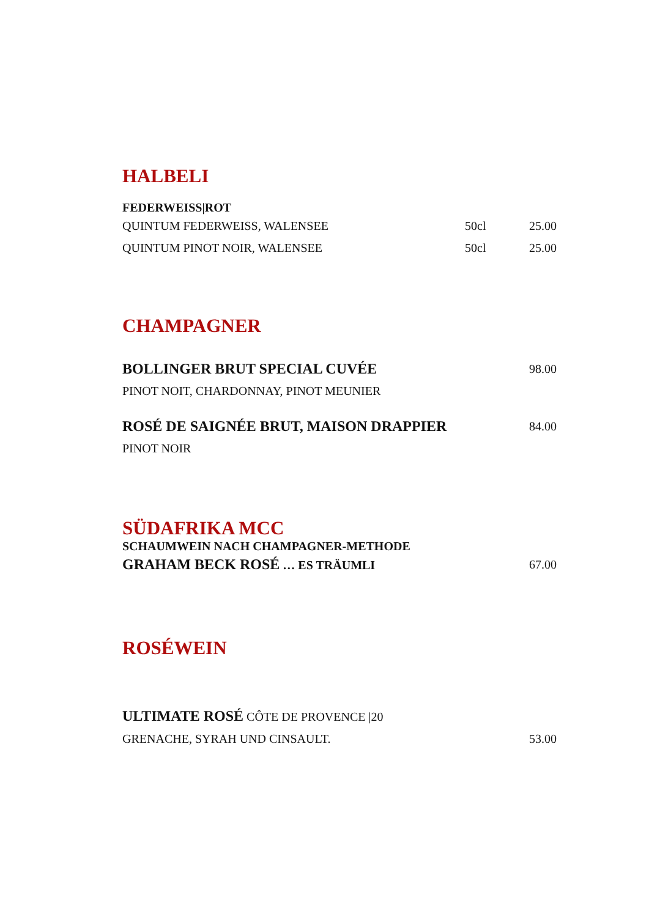HALBELI
FEDERWEISS|ROT
QUINTUM FEDERWEISS, WALENSEE 50cl 25.00
QUINTUM PINOT NOIR, WALENSEE 50cl 25.00
CHAMPAGNER
BOLLINGER BRUT SPECIAL CUVÉE 98.00
PINOT NOIT, CHARDONNAY, PINOT MEUNIER
ROSÉ DE SAIGNÉE BRUT, MAISON DRAPPIER 84.00
PINOT NOIR
SÜDAFRIKA MCC
SCHAUMWEIN NACH CHAMPAGNER-METHODE
GRAHAM BECK ROSÉ … ES TRÄUMLI 67.00
ROSÉWEIN
ULTIMATE ROSÉ CÔTE DE PROVENCE |20
GRENACHE, SYRAH UND CINSAULT. 53.00